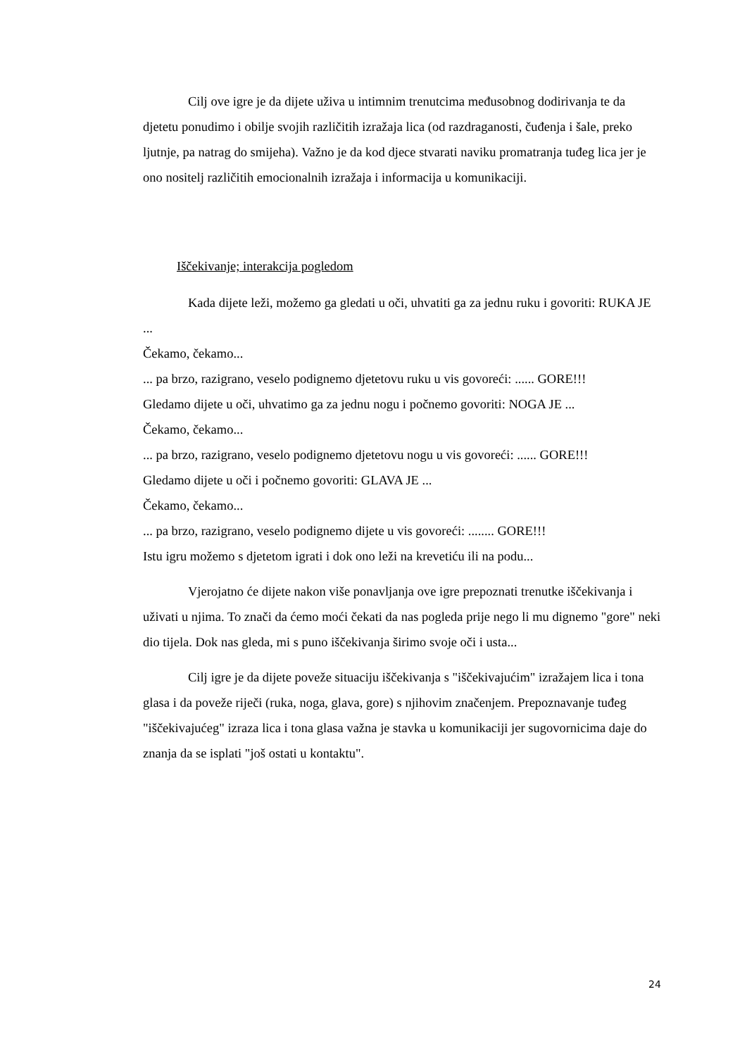Cilj ove igre je da dijete uživa u intimnim trenutcima međusobnog dodirivanja te da djetetu ponudimo i obilje svojih različitih izražaja lica (od razdraganosti, čuđenja i šale, preko ljutnje, pa natrag do smijeha). Važno je da kod djece stvarati naviku promatranja tuđeg lica jer je ono nositelj različitih emocionalnih izražaja i informacija u komunikaciji.
Iščekivanje; interakcija pogledom
Kada dijete leži, možemo ga gledati u oči, uhvatiti ga za jednu ruku i govoriti: RUKA JE ...
Čekamo, čekamo...
... pa brzo, razigrano, veselo podignemo djetetovu ruku u vis govoreći: ...... GORE!!!
Gledamo dijete u oči, uhvatimo ga za jednu nogu i počnemo govoriti: NOGA JE ...
Čekamo, čekamo...
... pa brzo, razigrano, veselo podignemo djetetovu nogu u vis govoreći: ...... GORE!!!
Gledamo dijete u oči i počnemo govoriti: GLAVA JE ...
Čekamo, čekamo...
... pa brzo, razigrano, veselo podignemo dijete u vis govoreći: ........ GORE!!!
Istu igru možemo s djetetom igrati i dok ono leži na krevetiću ili na podu...
Vjerojatno će dijete nakon više ponavljanja ove igre prepoznati trenutke iščekivanja i uživati u njima. To znači da ćemo moći čekati da nas pogleda prije nego li mu dignemo "gore" neki dio tijela. Dok nas gleda, mi s puno iščekivanja širimo svoje oči i usta...
Cilj igre je da dijete poveže situaciju iščekivanja s "iščekivajućim" izražajem lica i tona glasa i da poveže riječi (ruka, noga, glava, gore) s njihovim značenjem. Prepoznavanje tuđeg "iščekivajućeg" izraza lica i tona glasa važna je stavka u komunikaciji jer sugovornicima daje do znanja da se isplati "još ostati u kontaktu".
24